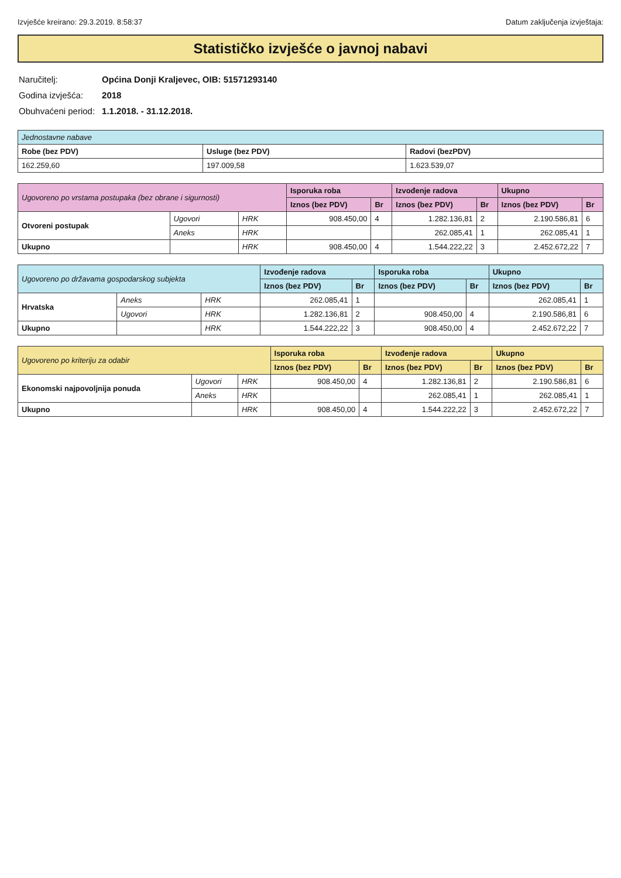Izvješće kreirano: 29.3.2019. 8:58:37 Datum zaključenja izvještaja:
Statističko izvješće o javnoj nabavi
| Naručitelj: | Općina Donji Kraljevec, OIB: 51571293140 |
| Godina izvješća: | 2018 |
| Obuhvaćeni period: | 1.1.2018. - 31.12.2018. |
| Jednostavne nabave | | |
| Robe (bez PDV) | Usluge (bez PDV) | Radovi (bezPDV) |
| 162.259,60 | 197.009,58 | 1.623.539,07 |
| Ugovoreno po vrstama postupaka (bez obrane i sigurnosti) | | | Isporuka roba | | Izvođenje radova | | Ukupno | |
| | | | Iznos (bez PDV) | Br | Iznos (bez PDV) | Br | Iznos (bez PDV) | Br |
| Otvoreni postupak | Ugovori | HRK | 908.450,00 | 4 | 1.282.136,81 | 2 | 2.190.586,81 | 6 |
| | Aneks | HRK | | | 262.085,41 | 1 | 262.085,41 | 1 |
| Ukupno | | HRK | 908.450,00 | 4 | 1.544.222,22 | 3 | 2.452.672,22 | 7 |
| Ugovoreno po državama gospodarskog subjekta | | | Izvođenje radova | | Isporuka roba | | Ukupno | |
| | | | Iznos (bez PDV) | Br | Iznos (bez PDV) | Br | Iznos (bez PDV) | Br |
| Hrvatska | Aneks | HRK | 262.085,41 | 1 | | | 262.085,41 | 1 |
| | Ugovori | HRK | 1.282.136,81 | 2 | 908.450,00 | 4 | 2.190.586,81 | 6 |
| Ukupno | | HRK | 1.544.222,22 | 3 | 908.450,00 | 4 | 2.452.672,22 | 7 |
| Ugovoreno po kriteriju za odabir | | | Isporuka roba | | Izvođenje radova | | Ukupno | |
| | | | Iznos (bez PDV) | Br | Iznos (bez PDV) | Br | Iznos (bez PDV) | Br |
| Ekonomski najpovoljnija ponuda | Ugovori | HRK | 908.450,00 | 4 | 1.282.136,81 | 2 | 2.190.586,81 | 6 |
| | Aneks | HRK | | | 262.085,41 | 1 | 262.085,41 | 1 |
| Ukupno | | HRK | 908.450,00 | 4 | 1.544.222,22 | 3 | 2.452.672,22 | 7 |